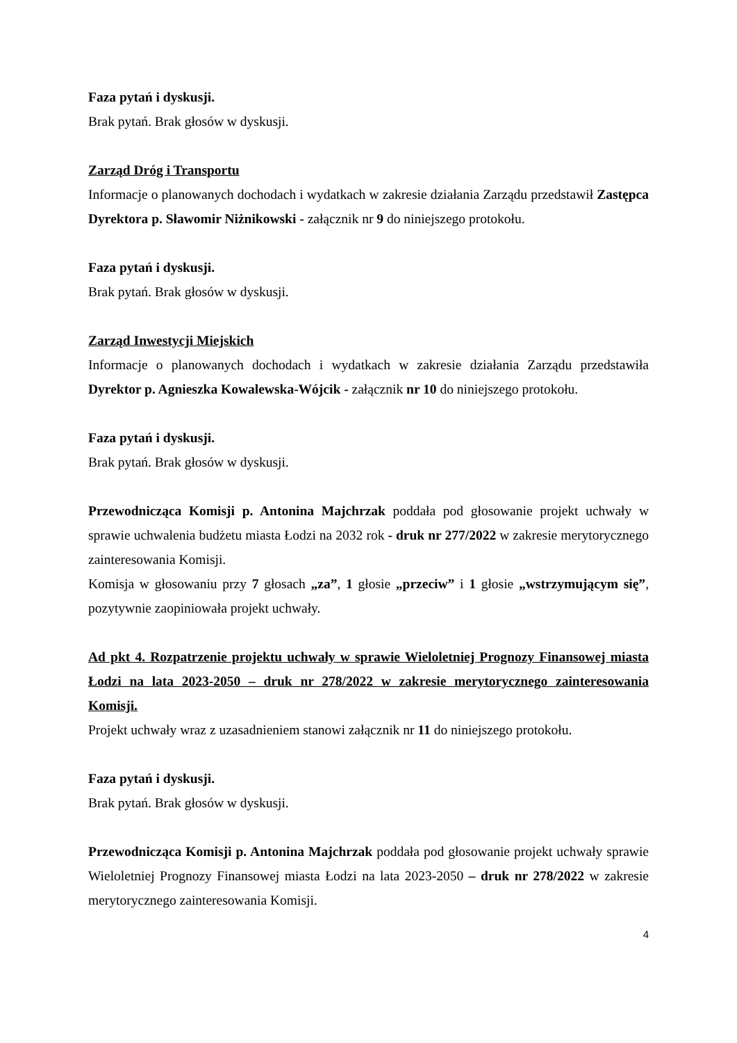Faza pytań i dyskusji.
Brak pytań. Brak głosów w dyskusji.
Zarząd Dróg i Transportu
Informacje o planowanych dochodach i wydatkach w zakresie działania Zarządu przedstawił Zastępca Dyrektora p. Sławomir Niżnikowski - załącznik nr 9 do niniejszego protokołu.
Faza pytań i dyskusji.
Brak pytań. Brak głosów w dyskusji.
Zarząd Inwestycji Miejskich
Informacje o planowanych dochodach i wydatkach w zakresie działania Zarządu przedstawiła Dyrektor p. Agnieszka Kowalewska-Wójcik - załącznik nr 10 do niniejszego protokołu.
Faza pytań i dyskusji.
Brak pytań. Brak głosów w dyskusji.
Przewodnicząca Komisji p. Antonina Majchrzak poddała pod głosowanie projekt uchwały w sprawie uchwalenia budżetu miasta Łodzi na 2032 rok - druk nr 277/2022 w zakresie merytorycznego zainteresowania Komisji.
Komisja w głosowaniu przy 7 głosach „za”, 1 głosie „przeciw” i 1 głosie „wstrzymującym się”, pozytywnie zaopiniowała projekt uchwały.
Ad pkt 4. Rozpatrzenie projektu uchwały w sprawie Wieloletniej Prognozy Finansowej miasta Łodzi na lata 2023-2050 – druk nr 278/2022 w zakresie merytorycznego zainteresowania Komisji.
Projekt uchwały wraz z uzasadnieniem stanowi załącznik nr 11 do niniejszego protokołu.
Faza pytań i dyskusji.
Brak pytań. Brak głosów w dyskusji.
Przewodnicząca Komisji p. Antonina Majchrzak poddała pod głosowanie projekt uchwały sprawie Wieloletniej Prognozy Finansowej miasta Łodzi na lata 2023-2050 – druk nr 278/2022 w zakresie merytorycznego zainteresowania Komisji.
4